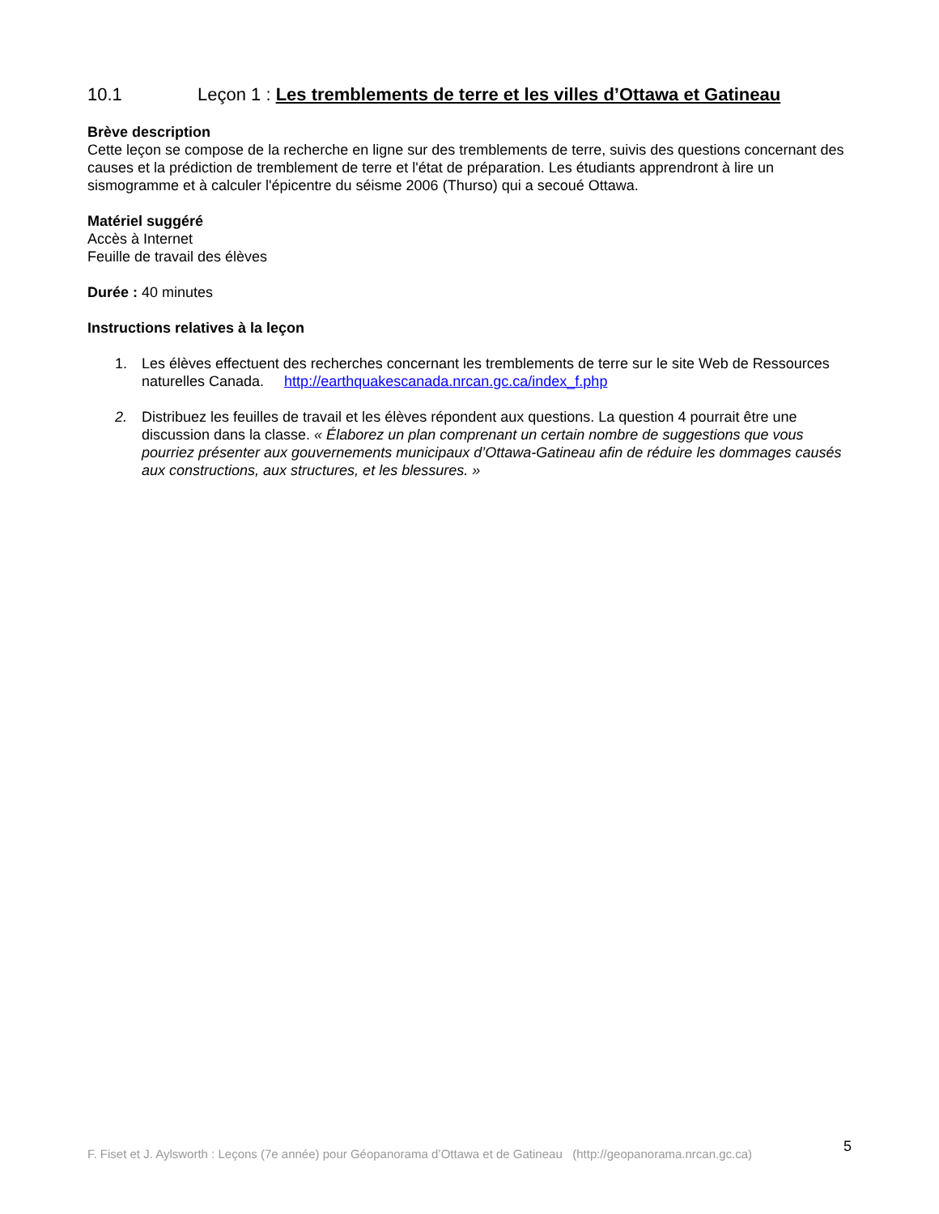10.1 Leçon 1 : Les tremblements de terre et les villes d’Ottawa et Gatineau
Brève description
Cette leçon se compose de la recherche en ligne sur des tremblements de terre, suivis des questions concernant des causes et la prédiction de tremblement de terre et l'état de préparation. Les étudiants apprendront à lire un sismogramme et à calculer l'épicentre du séisme 2006 (Thurso) qui a secoué Ottawa.
Matériel suggéré
Accès à Internet
Feuille de travail des élèves
Durée : 40 minutes
Instructions relatives à la leçon
1. Les élèves effectuent des recherches concernant les tremblements de terre sur le site Web de Ressources naturelles Canada. http://earthquakescanada.nrcan.gc.ca/index_f.php
2. Distribuez les feuilles de travail et les élèves répondent aux questions. La question 4 pourrait être une discussion dans la classe. « Élaborez un plan comprenant un certain nombre de suggestions que vous pourriez présenter aux gouvernements municipaux d’Ottawa-Gatineau afin de réduire les dommages causés aux constructions, aux structures, et les blessures. »
F. Fiset et J. Aylsworth : Leçons (7e année) pour Géopanorama d’Ottawa et de Gatineau (http://geopanorama.nrcan.gc.ca) 5